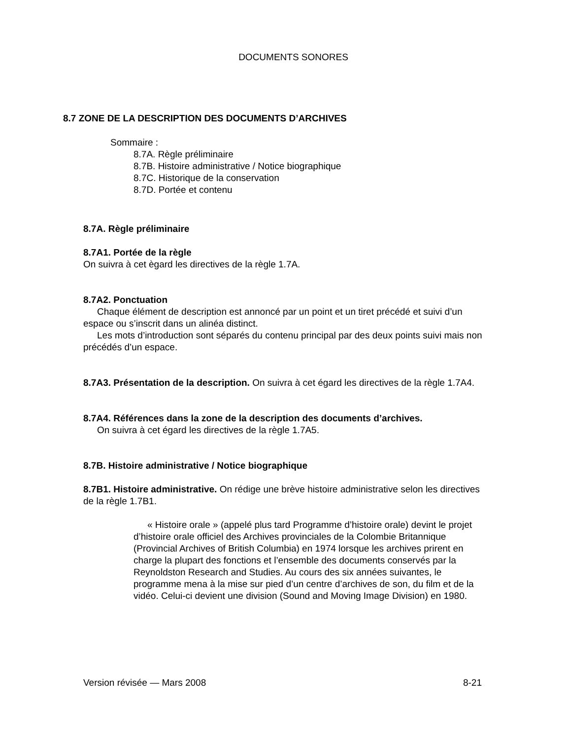DOCUMENTS SONORES
8.7 ZONE DE LA DESCRIPTION DES DOCUMENTS D’ARCHIVES
Sommaire :
8.7A. Règle préliminaire
8.7B. Histoire administrative / Notice biographique
8.7C. Historique de la conservation
8.7D. Portée et contenu
8.7A. Règle préliminaire
8.7A1. Portée de la règle
On suivra à cet ègard les directives de la règle 1.7A.
8.7A2. Ponctuation
Chaque élément de description est annoncé par un point et un tiret précédé et suivi d’un espace ou s’inscrit dans un alinéa distinct.
Les mots d’introduction sont séparés du contenu principal par des deux points suivi mais non précédés d’un espace.
8.7A3. Présentation de la description. On suivra à cet égard les directives de la règle 1.7A4.
8.7A4. Références dans la zone de la description des documents d’archives.
On suivra à cet égard les directives de la règle 1.7A5.
8.7B. Histoire administrative / Notice biographique
8.7B1. Histoire administrative. On rédige une brève histoire administrative selon les directives de la règle 1.7B1.
« Histoire orale » (appelé plus tard Programme d’histoire orale) devint le projet d’histoire orale officiel des Archives provinciales de la Colombie Britannique (Provincial Archives of British Columbia) en 1974 lorsque les archives prirent en charge la plupart des fonctions et l’ensemble des documents conservés par la Reynoldston Research and Studies. Au cours des six années suivantes, le programme mena à la mise sur pied d’un centre d’archives de son, du film et de la vidéo. Celui-ci devient une division (Sound and Moving Image Division) en 1980.
Version révisée — Mars 2008 8-21